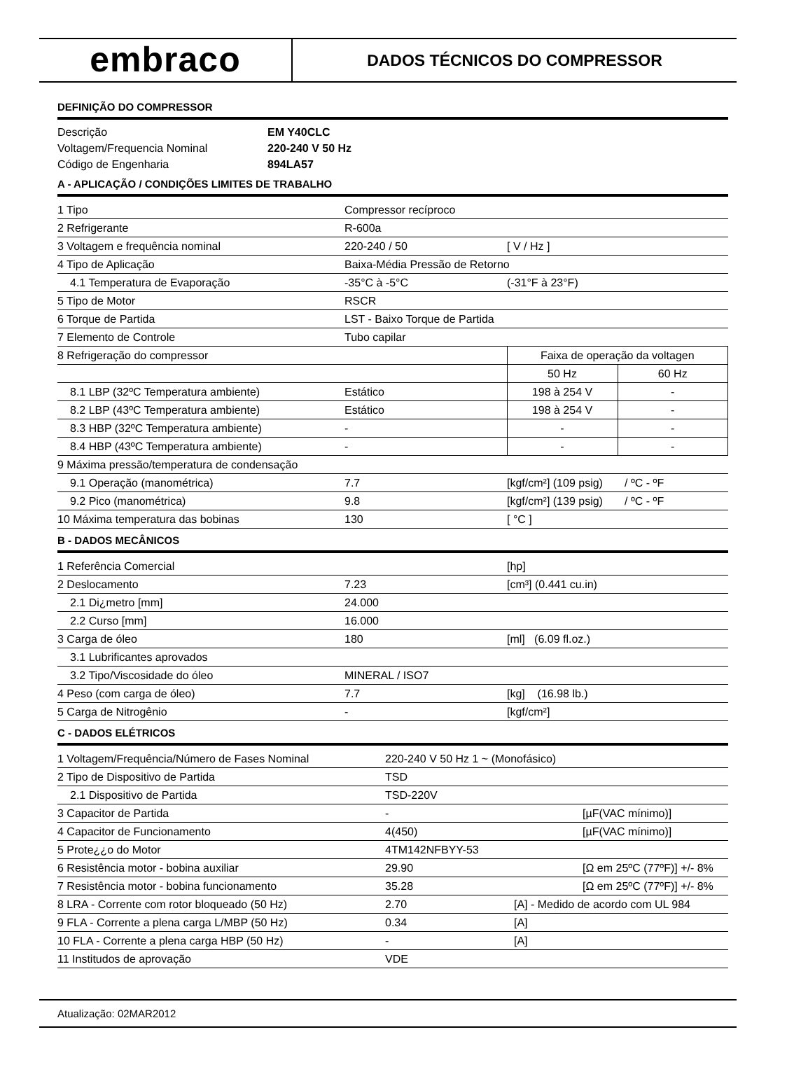embraco
DADOS TÉCNICOS DO COMPRESSOR
DEFINIÇÃO DO COMPRESSOR
| Descrição | EM Y40CLC |
| Voltagem/Frequencia Nominal | 220-240 V 50 Hz |
| Código de Engenharia | 894LA57 |
A - APLICAÇÃO / CONDIÇÕES LIMITES DE TRABALHO
| 1 Tipo | Compressor recíproco | | |
| 2 Refrigerante | R-600a | | |
| 3 Voltagem e frequência nominal | 220-240 / 50 | [ V / Hz ] | |
| 4 Tipo de Aplicação | Baixa-Média Pressão de Retorno | | |
| 4.1 Temperatura de Evaporação | -35°C à -5°C | (-31°F à 23°F) | |
| 5 Tipo de Motor | RSCR | | |
| 6 Torque de Partida | LST - Baixo Torque de Partida | | |
| 7 Elemento de Controle | Tubo capilar | | |
| 8 Refrigeração do compressor | | Faixa de operação da voltagen | |
| | | 50 Hz | 60 Hz |
| 8.1 LBP (32ºC Temperatura ambiente) | Estático | 198 à 254 V | - |
| 8.2 LBP (43ºC Temperatura ambiente) | Estático | 198 à 254 V | - |
| 8.3 HBP (32ºC Temperatura ambiente) | - | - | - |
| 8.4 HBP (43ºC Temperatura ambiente) | - | - | - |
| 9 Máxima pressão/temperatura de condensação | | | |
| 9.1 Operação (manométrica) | 7.7 | [kgf/cm²] (109 psig) / ºC - ºF | |
| 9.2 Pico (manométrica) | 9.8 | [kgf/cm²] (139 psig) / ºC - ºF | |
| 10 Máxima temperatura das bobinas | 130 | [ °C ] | |
B - DADOS MECÂNICOS
| 1 Referência Comercial | | [hp] |
| 2 Deslocamento | 7.23 | [cm³] (0.441 cu.in) |
| 2.1 Di¿metro [mm] | 24.000 | |
| 2.2 Curso [mm] | 16.000 | |
| 3 Carga de óleo | 180 | [ml] (6.09 fl.oz.) |
| 3.1 Lubrificantes aprovados | | |
| 3.2 Tipo/Viscosidade do óleo | MINERAL / ISO7 | |
| 4 Peso (com carga de óleo) | 7.7 | [kg] (16.98 lb.) |
| 5 Carga de Nitrogênio | - | [kgf/cm²] |
C - DADOS ELÉTRICOS
| 1 Voltagem/Frequência/Número de Fases Nominal | 220-240 V 50 Hz 1 ~ (Monofásico) | | |
| 2 Tipo de Dispositivo de Partida | TSD | | |
| 2.1 Dispositivo de Partida | TSD-220V | | |
| 3 Capacitor de Partida | - | | [µF(VAC mínimo)] |
| 4 Capacitor de Funcionamento | 4(450) | | [µF(VAC mínimo)] |
| 5 Prote¿¿o do Motor | 4TM142NFBYY-53 | | |
| 6 Resistência motor - bobina auxiliar | 29.90 | | [Ω em 25ºC (77ºF)] +/- 8% |
| 7 Resistência motor - bobina funcionamento | 35.28 | | [Ω em 25ºC (77ºF)] +/- 8% |
| 8 LRA - Corrente com rotor bloqueado (50 Hz) | 2.70 | [A] - Medido de acordo com UL 984 | |
| 9 FLA - Corrente a plena carga L/MBP (50 Hz) | 0.34 | [A] | |
| 10 FLA - Corrente a plena carga HBP (50 Hz) | - | [A] | |
| 11 Institudos de aprovação | VDE | | |
Atualização: 02MAR2012